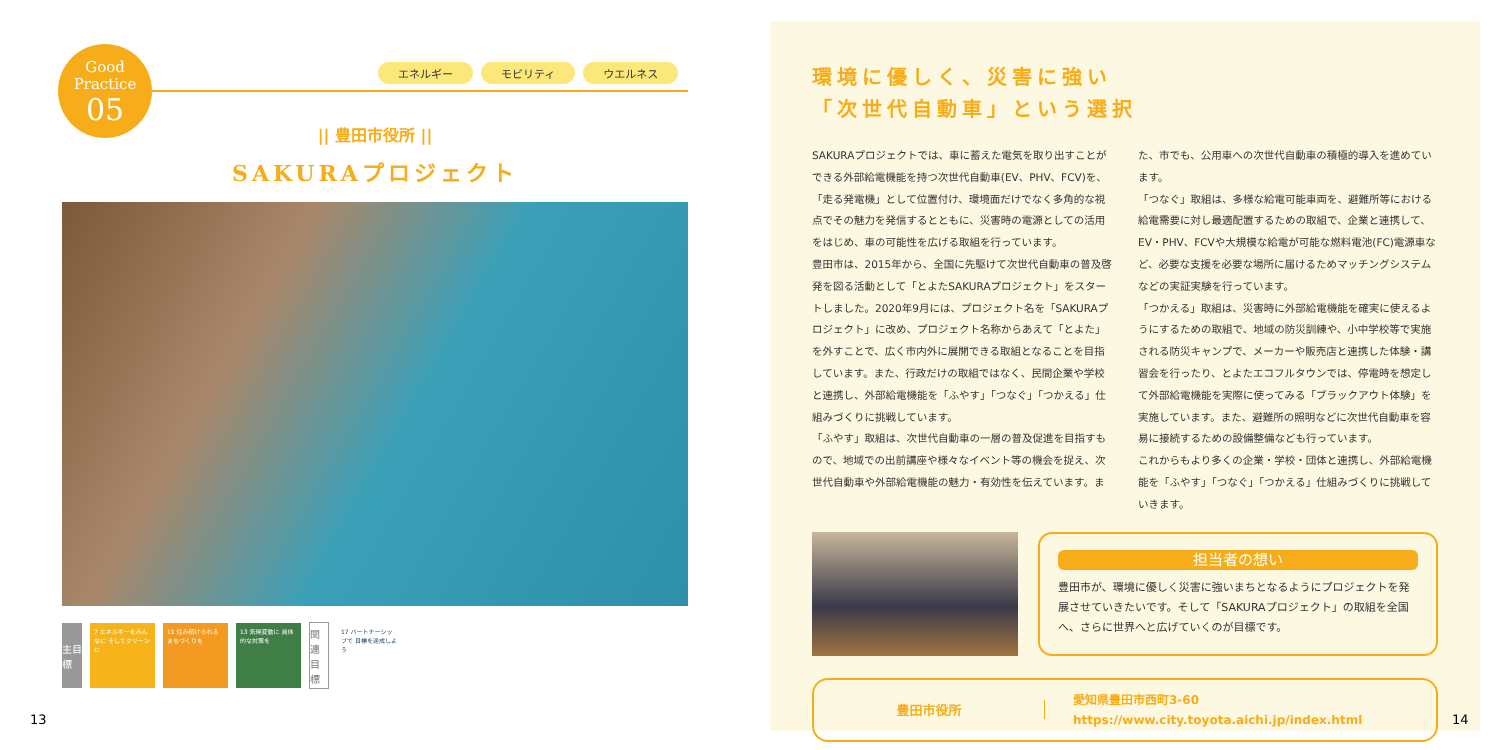Good
Practice
05
エネルギー モビリティ ウエルネス
|| 豊田市役所 ||
SAKURAプロジェクト
主目標
7 エネルギーをみんなに そしてクリーンに
11 住み続けられる まちづくりを
13 気候変動に 具体的な対策を
関連目標
17 パートナーシップで 目標を達成しよう
13
環境に優しく、災害に強い
「次世代自動車」という選択
SAKURAプロジェクトでは、車に蓄えた電気を取り出すことができる外部給電機能を持つ次世代自動車(EV、PHV、FCV)を、「走る発電機」として位置付け、環境面だけでなく多角的な視点でその魅力を発信するとともに、災害時の電源としての活用をはじめ、車の可能性を広げる取組を行っています。
豊田市は、2015年から、全国に先駆けて次世代自動車の普及啓発を図る活動として「とよたSAKURAプロジェクト」をスタートしました。2020年9月には、プロジェクト名を「SAKURAプロジェクト」に改め、プロジェクト名称からあえて「とよた」を外すことで、広く市内外に展開できる取組となることを目指しています。また、行政だけの取組ではなく、民間企業や学校と連携し、外部給電機能を「ふやす」「つなぐ」「つかえる」仕組みづくりに挑戦しています。
「ふやす」取組は、次世代自動車の一層の普及促進を目指すもので、地域での出前講座や様々なイベント等の機会を捉え、次世代自動車や外部給電機能の魅力・有効性を伝えています。また、市でも、公用車への次世代自動車の積極的導入を進めています。
「つなぐ」取組は、多様な給電可能車両を、避難所等における給電需要に対し最適配置するための取組で、企業と連携して、EV・PHV、FCVや大規模な給電が可能な燃料電池(FC)電源車など、必要な支援を必要な場所に届けるためマッチングシステムなどの実証実験を行っています。
「つかえる」取組は、災害時に外部給電機能を確実に使えるようにするための取組で、地域の防災訓練や、小中学校等で実施される防災キャンプで、メーカーや販売店と連携した体験・講習会を行ったり、とよたエコフルタウンでは、停電時を想定して外部給電機能を実際に使ってみる「ブラックアウト体験」を実施しています。また、避難所の照明などに次世代自動車を容易に接続するための設備整備なども行っています。
これからもより多くの企業・学校・団体と連携し、外部給電機能を「ふやす」「つなぐ」「つかえる」仕組みづくりに挑戦していきます。
担当者の想い
豊田市が、環境に優しく災害に強いまちとなるようにプロジェクトを発展させていきたいです。そして「SAKURAプロジェクト」の取組を全国へ、さらに世界へと広げていくのが目標です。
豊田市役所
愛知県豊田市西町3-60
https://www.city.toyota.aichi.jp/index.html
14